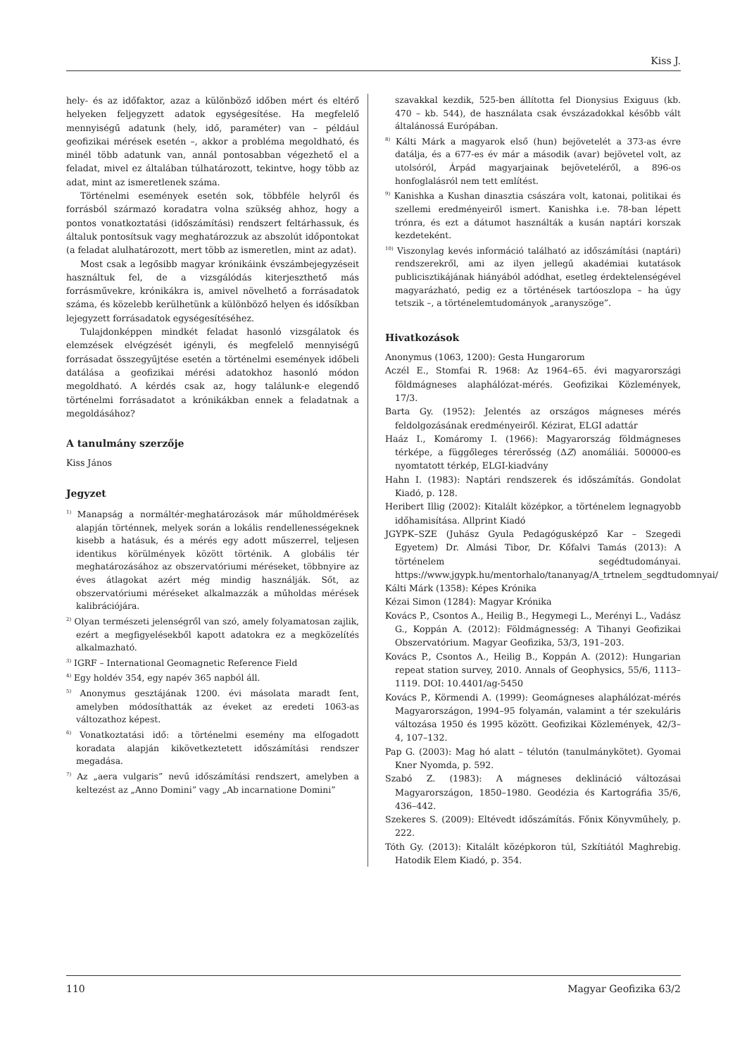Kiss J.
hely- és az időfaktor, azaz a különböző időben mért és eltérő helyeken feljegyzett adatok egységesítése. Ha megfelelő mennyiségű adatunk (hely, idő, paraméter) van – például geofizikai mérések esetén –, akkor a probléma megoldható, és minél több adatunk van, annál pontosabban végezhető el a feladat, mivel ez általában túlhatározott, tekintve, hogy több az adat, mint az ismeretlenek száma.
Történelmi események esetén sok, többféle helyről és forrásból származó koradatra volna szükség ahhoz, hogy a pontos vonatkoztatási (időszámítási) rendszert feltárhassuk, és általuk pontosítsuk vagy meghatározzuk az abszolút időpontokat (a feladat alulhatározott, mert több az ismeretlen, mint az adat).
Most csak a legősibb magyar krónikáink évszámbejegyzéseit használtuk fel, de a vizsgálódás kiterjeszthető más forrásművekre, krónikákra is, amivel növelhető a forrásadatok száma, és közelebb kerülhetünk a különböző helyen és idősíkban lejegyzett forrásadatok egységesítéséhez.
Tulajdonképpen mindkét feladat hasonló vizsgálatok és elemzések elvégzését igényli, és megfelelő mennyiségű forrásadat összegyűjtése esetén a történelmi események időbeli datálása a geofizikai mérési adatokhoz hasonló módon megoldható. A kérdés csak az, hogy találunk-e elegendő történelmi forrásadatot a krónikákban ennek a feladatnak a megoldásához?
A tanulmány szerzője
Kiss János
Jegyzet
<sup>1)</sup> Manapság a normáltér-meghatározások már műholdmérések alapján történnek, melyek során a lokális rendellenességeknek kisebb a hatásuk, és a mérés egy adott műszerrel, teljesen identikus körülmények között történik. A globális tér meghatározásához az obszervatóriumi méréseket, többnyire az éves átlagokat azért még mindig használják. Sőt, az obszervatóriumi méréseket alkalmazzák a műholdas mérések kalibrációjára.
<sup>2)</sup> Olyan természeti jelenségről van szó, amely folyamatosan zajlik, ezért a megfigyelésekből kapott adatokra ez a megközelítés alkalmazható.
<sup>3)</sup> IGRF – International Geomagnetic Reference Field
<sup>4)</sup> Egy holdév 354, egy napév 365 napból áll.
<sup>5)</sup> Anonymus gesztájának 1200. évi másolata maradt fent, amelyben módosíthatták az éveket az eredeti 1063-as változathoz képest.
<sup>6)</sup> Vonatkoztatási idő: a történelmi esemény ma elfogadott koradata alapján kikövetkeztetett időszámítási rendszer megadása.
<sup>7)</sup> Az „aera vulgaris” nevű időszámítási rendszert, amelyben a keltezést az „Anno Domini” vagy „Ab incarnatione Domini”
szavakkal kezdik, 525-ben állította fel Dionysius Exiguus (kb. 470 – kb. 544), de használata csak évszázadokkal később vált általánossá Európában.
<sup>8)</sup> Kálti Márk a magyarok első (hun) bejövetelét a 373-as évre datálja, és a 677-es év már a második (avar) bejövetel volt, az utolsóról, Árpád magyarjainak bejöveteléről, a 896-os honfoglalásról nem tett említést.
<sup>9)</sup> Kanishka a Kushan dinasztia császára volt, katonai, politikai és szellemi eredményeiről ismert. Kanishka i.e. 78-ban lépett trónra, és ezt a dátumot használták a kusán naptári korszak kezdeteként.
<sup>10)</sup> Viszonylag kevés információ található az időszámítási (naptári) rendszerekről, ami az ilyen jellegű akadémiai kutatások publicisztikájának hiányából adódhat, esetleg érdektelenségével magyarázható, pedig ez a történések tartóoszlopa – ha úgy tetszik –, a történelemtudományok „aranyszöge”.
Hivatkozások
Anonymus (1063, 1200): Gesta Hungarorum
Aczél E., Stomfai R. 1968: Az 1964–65. évi magyarországi földmágneses alaphálózat-mérés. Geofizikai Közlemények, 17/3.
Barta Gy. (1952): Jelentés az országos mágneses mérés feldolgozásának eredményeiről. Kézirat, ELGI adattár
Haáz I., Komáromy I. (1966): Magyarország földmágneses térképe, a függőleges térerősség (ΔZ) anomáliái. 500000-es nyomtatott térkép, ELGI-kiadvány
Hahn I. (1983): Naptári rendszerek és időszámítás. Gondolat Kiadó, p. 128.
Heribert Illig (2002): Kitalált középkor, a történelem legnagyobb időhamisítása. Allprint Kiadó
JGYPK–SZE (Juhász Gyula Pedagógusképző Kar – Szegedi Egyetem) Dr. Almási Tibor, Dr. Kőfalvi Tamás (2013): A történelem segédtudományai. https://www.jgypk.hu/mentorhalo/tananyag/A_trtnelem_segdtudomnyai/
Kálti Márk (1358): Képes Krónika
Kézai Simon (1284): Magyar Krónika
Kovács P., Csontos A., Heilig B., Hegymegi L., Merényi L., Vadász G., Koppán A. (2012): Földmágnesség: A Tihanyi Geofizikai Obszervatórium. Magyar Geofizika, 53/3, 191–203.
Kovács P., Csontos A., Heilig B., Koppán A. (2012): Hungarian repeat station survey, 2010. Annals of Geophysics, 55/6, 1113–1119. DOI: 10.4401/ag-5450
Kovács P., Körmendi A. (1999): Geomágneses alaphálózat-mérés Magyarországon, 1994–95 folyamán, valamint a tér szekuláris változása 1950 és 1995 között. Geofizikai Közlemények, 42/3–4, 107–132.
Pap G. (2003): Mag hó alatt – télutón (tanulmánykötet). Gyomai Kner Nyomda, p. 592.
Szabó Z. (1983): A mágneses deklináció változásai Magyarországon, 1850–1980. Geodézia és Kartográfia 35/6, 436–442.
Szekeres S. (2009): Eltévedt időszámítás. Főnix Könyvműhely, p. 222.
Tóth Gy. (2013): Kitalált középkoron túl, Szkítiától Maghrebig. Hatodik Elem Kiadó, p. 354.
110 Magyar Geofizika 63/2